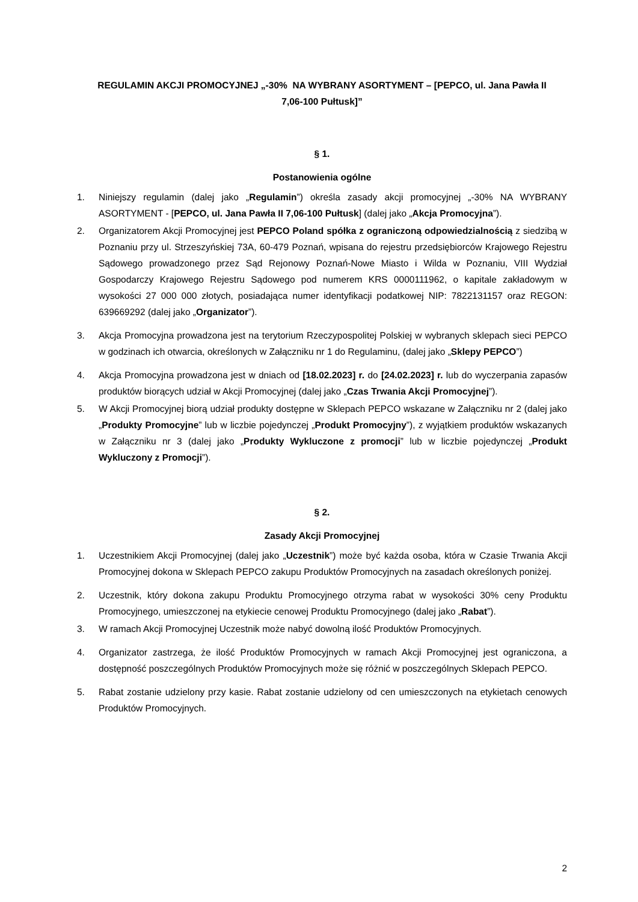REGULAMIN AKCJI PROMOCYJNEJ „-30% NA WYBRANY ASORTYMENT – [PEPCO, ul. Jana Pawła II
7,06-100 Pułtusk]”
§ 1.
Postanowienia ogólne
1. Niniejszy regulamin (dalej jako „Regulamin”) określa zasady akcji promocyjnej „-30% NA WYBRANY ASORTYMENT - [PEPCO, ul. Jana Pawła II 7,06-100 Pułtusk] (dalej jako „Akcja Promocyjna”).
2. Organizatorem Akcji Promocyjnej jest PEPCO Poland spółka z ograniczoną odpowiedzialnością z siedzibą w Poznaniu przy ul. Strzeszyńskiej 73A, 60-479 Poznań, wpisana do rejestru przedsiębiorców Krajowego Rejestru Sądowego prowadzonego przez Sąd Rejonowy Poznań-Nowe Miasto i Wilda w Poznaniu, VIII Wydział Gospodarczy Krajowego Rejestru Sądowego pod numerem KRS 0000111962, o kapitale zakładowym w wysokości 27 000 000 złotych, posiadająca numer identyfikacji podatkowej NIP: 7822131157 oraz REGON: 639669292 (dalej jako „Organizator”).
3. Akcja Promocyjna prowadzona jest na terytorium Rzeczypospolitej Polskiej w wybranych sklepach sieci PEPCO w godzinach ich otwarcia, określonych w Załączniku nr 1 do Regulaminu, (dalej jako „Sklepy PEPCO”)
4. Akcja Promocyjna prowadzona jest w dniach od [18.02.2023] r. do [24.02.2023] r. lub do wyczerpania zapasów produktów biorących udział w Akcji Promocyjnej (dalej jako „Czas Trwania Akcji Promocyjnej”).
5. W Akcji Promocyjnej biorą udział produkty dostępne w Sklepach PEPCO wskazane w Załączniku nr 2 (dalej jako „Produkty Promocyjne” lub w liczbie pojedynczej „Produkt Promocyjny”), z wyjątkiem produktów wskazanych w Załączniku nr 3 (dalej jako „Produkty Wykluczone z promocji” lub w liczbie pojedynczej „Produkt Wykluczony z Promocji”).
§ 2.
Zasady Akcji Promocyjnej
1. Uczestnikiem Akcji Promocyjnej (dalej jako „Uczestnik”) może być każda osoba, która w Czasie Trwania Akcji Promocyjnej dokona w Sklepach PEPCO zakupu Produktów Promocyjnych na zasadach określonych poniżej.
2. Uczestnik, który dokona zakupu Produktu Promocyjnego otrzyma rabat w wysokości 30% ceny Produktu Promocyjnego, umieszczonej na etykiecie cenowej Produktu Promocyjnego (dalej jako „Rabat”).
3. W ramach Akcji Promocyjnej Uczestnik może nabyć dowolną ilość Produktów Promocyjnych.
4. Organizator zastrzega, że ilość Produktów Promocyjnych w ramach Akcji Promocyjnej jest ograniczona, a dostępność poszczególnych Produktów Promocyjnych może się różnić w poszczególnych Sklepach PEPCO.
5. Rabat zostanie udzielony przy kasie. Rabat zostanie udzielony od cen umieszczonych na etykietach cenowych Produktów Promocyjnych.
2